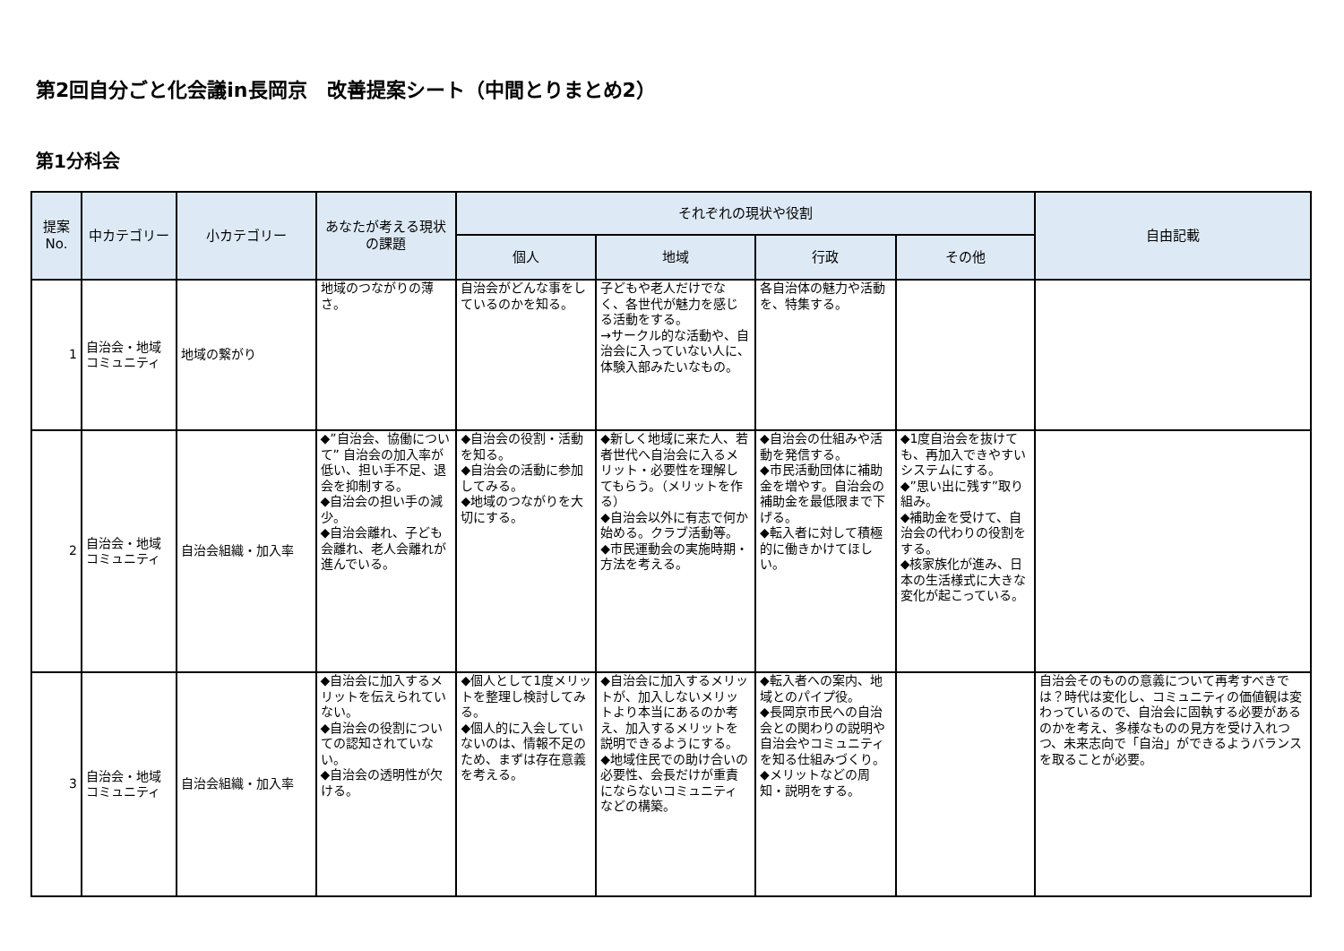第2回自分ごと化会議in長岡京　改善提案シート（中間とりまとめ2）
第1分科会
| 提案 No. | 中カテゴリー | 小カテゴリー | あなたが考える現状の課題 | それぞれの現状や役割 | | | | 自由記載 |
| --- | --- | --- | --- | --- | --- | --- | --- | --- |
| | | | | 個人 | 地域 | 行政 | その他 | |
| 1 | 自治会・地域コミュニティ | 地域の繋がり | 地域のつながりの薄さ。 | 自治会がどんな事をしているのかを知る。 | 子どもや老人だけでなく、各世代が魅力を感じる活動をする。 →サークル的な活動や、自治会に入っていない人に、体験入部みたいなもの。 | 各自治体の魅力や活動を、特集する。 | | |
| 2 | 自治会・地域コミュニティ | 自治会組織・加入率 | ◆”自治会、協働について” 自治会の加入率が低い、担い手不足、退会を抑制する。 ◆自治会の担い手の減少。 ◆自治会離れ、子ども会離れ、老人会離れが進んでいる。 | ◆自治会の役割・活動を知る。 ◆自治会の活動に参加してみる。 ◆地域のつながりを大切にする。 | ◆新しく地域に来た人、若者世代へ自治会に入るメリット・必要性を理解してもらう。（メリットを作る） ◆自治会以外に有志で何か始める。クラブ活動等。 ◆市民運動会の実施時期・方法を考える。 | ◆自治会の仕組みや活動を発信する。 ◆市民活動団体に補助金を増やす。自治会の補助金を最低限まで下げる。 ◆転入者に対して積極的に働きかけてほしい。 | ◆1度自治会を抜けても、再加入できやすいシステムにする。 ◆”思い出に残す”取り組み。 ◆補助金を受けて、自治会の代わりの役割をする。 ◆核家族化が進み、日本の生活様式に大きな変化が起こっている。 | |
| 3 | 自治会・地域コミュニティ | 自治会組織・加入率 | ◆自治会に加入するメリットを伝えられていない。 ◆自治会の役割についての認知されていない。 ◆自治会の透明性が欠ける。 | ◆個人として1度メリットを整理し検討してみる。 ◆個人的に入会していないのは、情報不足のため、まずは存在意義を考える。 | ◆自治会に加入するメリットが、加入しないメリットより本当にあるのか考え、加入するメリットを説明できるようにする。 ◆地域住民での助け合いの必要性、会長だけが重責にならないコミュニティ などの構築。 | ◆転入者への案内、地域とのパイプ役。 ◆長岡京市民への自治会との関わりの説明や自治会やコミュニティを知る仕組みづくり。 ◆メリットなどの周知・説明をする。 | | 自治会そのものの意義について再考すべきでは？時代は変化し、コミュニティの価値観は変わっているので、自治会に固執する必要があるのかを考え、多様なものの見方を受け入れつつ、未来志向で「自治」ができるようバランスを取ることが必要。 |